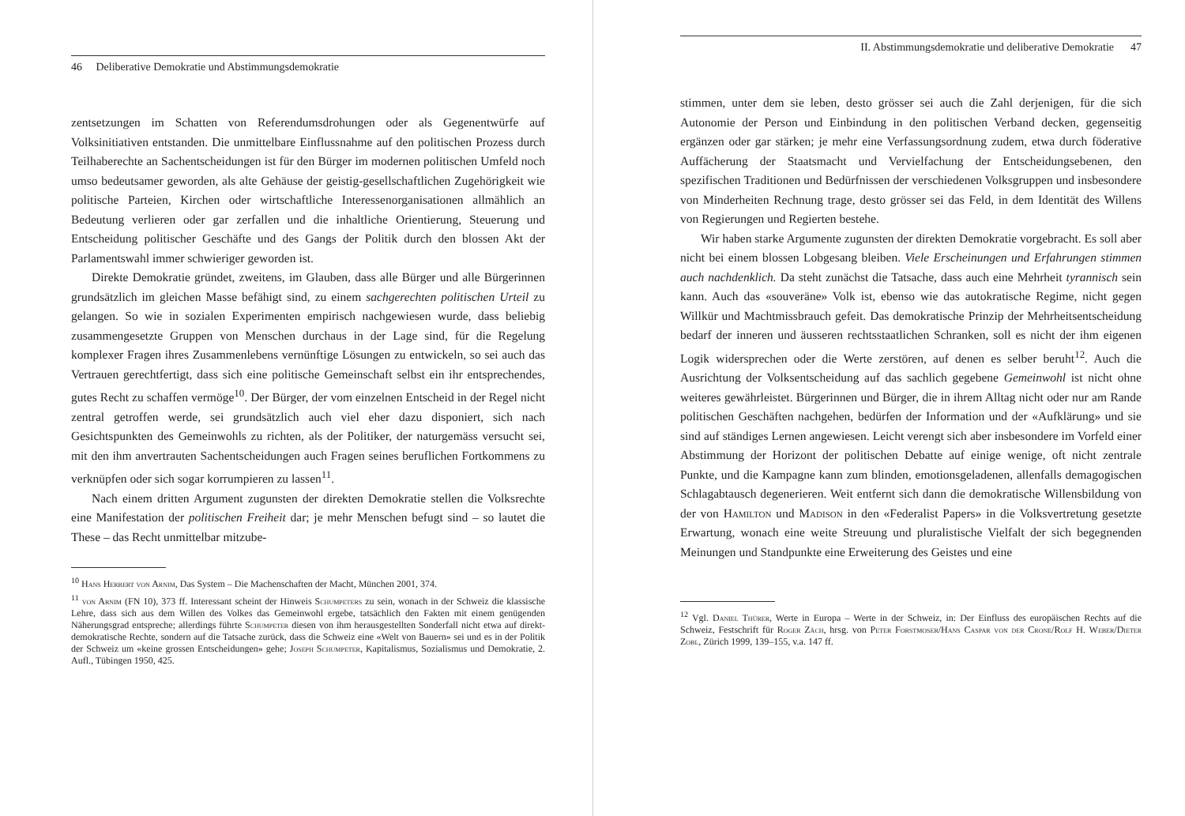46 Deliberative Demokratie und Abstimmungsdemokratie
zentsetzungen im Schatten von Referendumsdrohungen oder als Gegenentwürfe auf Volksinitiativen entstanden. Die unmittelbare Einflussnahme auf den politischen Prozess durch Teilhaberechte an Sachentscheidungen ist für den Bürger im modernen politischen Umfeld noch umso bedeutsamer geworden, als alte Gehäuse der geistig-gesellschaftlichen Zugehörigkeit wie politische Parteien, Kirchen oder wirtschaftliche Interessenorganisationen allmählich an Bedeutung verlieren oder gar zerfallen und die inhaltliche Orientierung, Steuerung und Entscheidung politischer Geschäfte und des Gangs der Politik durch den blossen Akt der Parlamentswahl immer schwieriger geworden ist.
Direkte Demokratie gründet, zweitens, im Glauben, dass alle Bürger und alle Bürgerinnen grundsätzlich im gleichen Masse befähigt sind, zu einem sachgerechten politischen Urteil zu gelangen. So wie in sozialen Experimenten empirisch nachgewiesen wurde, dass beliebig zusammengesetzte Gruppen von Menschen durchaus in der Lage sind, für die Regelung komplexer Fragen ihres Zusammenlebens vernünftige Lösungen zu entwickeln, so sei auch das Vertrauen gerechtfertigt, dass sich eine politische Gemeinschaft selbst ein ihr entsprechendes, gutes Recht zu schaffen vermöge<sup>10</sup>. Der Bürger, der vom einzelnen Entscheid in der Regel nicht zentral getroffen werde, sei grundsätzlich auch viel eher dazu disponiert, sich nach Gesichtspunkten des Gemeinwohls zu richten, als der Politiker, der naturgemäss versucht sei, mit den ihm anvertrauten Sachentscheidungen auch Fragen seines beruflichen Fortkommens zu verknüpfen oder sich sogar korrumpieren zu lassen<sup>11</sup>.
Nach einem dritten Argument zugunsten der direkten Demokratie stellen die Volksrechte eine Manifestation der politischen Freiheit dar; je mehr Menschen befugt sind – so lautet die These – das Recht unmittelbar mitzube-
<sup>10</sup> Hans Herbert von Arnim, Das System – Die Machenschaften der Macht, München 2001, 374.
<sup>11</sup> von Arnim (FN 10), 373 ff. Interessant scheint der Hinweis Schumpeters zu sein, wonach in der Schweiz die klassische Lehre, dass sich aus dem Willen des Volkes das Gemeinwohl ergebe, tatsächlich den Fakten mit einem genügenden Näherungsgrad entspreche; allerdings führte Schumpeter diesen von ihm herausgestellten Sonderfall nicht etwa auf direkt-demokratische Rechte, sondern auf die Tatsache zurück, dass die Schweiz eine «Welt von Bauern» sei und es in der Politik der Schweiz um «keine grossen Entscheidungen» gehe; Joseph Schumpeter, Kapitalismus, Sozialismus und Demokratie, 2. Aufl., Tübingen 1950, 425.
II. Abstimmungsdemokratie und deliberative Demokratie 47
stimmen, unter dem sie leben, desto grösser sei auch die Zahl derjenigen, für die sich Autonomie der Person und Einbindung in den politischen Verband decken, gegenseitig ergänzen oder gar stärken; je mehr eine Verfassungsordnung zudem, etwa durch föderative Auffächerung der Staatsmacht und Vervielfachung der Entscheidungsebenen, den spezifischen Traditionen und Bedürfnissen der verschiedenen Volksgruppen und insbesondere von Minderheiten Rechnung trage, desto grösser sei das Feld, in dem Identität des Willens von Regierungen und Regierten bestehe.
Wir haben starke Argumente zugunsten der direkten Demokratie vorgebracht. Es soll aber nicht bei einem blossen Lobgesang bleiben. Viele Erscheinungen und Erfahrungen stimmen auch nachdenklich. Da steht zunächst die Tatsache, dass auch eine Mehrheit tyrannisch sein kann. Auch das «souveräne» Volk ist, ebenso wie das autokratische Regime, nicht gegen Willkür und Machtmissbrauch gefeit. Das demokratische Prinzip der Mehrheitsentscheidung bedarf der inneren und äusseren rechtsstaatlichen Schranken, soll es nicht der ihm eigenen Logik widersprechen oder die Werte zerstören, auf denen es selber beruht<sup>12</sup>. Auch die Ausrichtung der Volksentscheidung auf das sachlich gegebene Gemeinwohl ist nicht ohne weiteres gewährleistet. Bürgerinnen und Bürger, die in ihrem Alltag nicht oder nur am Rande politischen Geschäften nachgehen, bedürfen der Information und der «Aufklärung» und sie sind auf ständiges Lernen angewiesen. Leicht verengt sich aber insbesondere im Vorfeld einer Abstimmung der Horizont der politischen Debatte auf einige wenige, oft nicht zentrale Punkte, und die Kampagne kann zum blinden, emotionsgeladenen, allenfalls demagogischen Schlagabtausch degenerieren. Weit entfernt sich dann die demokratische Willensbildung von der von Hamilton und Madison in den «Federalist Papers» in die Volksvertretung gesetzte Erwartung, wonach eine weite Streuung und pluralistische Vielfalt der sich begegnenden Meinungen und Standpunkte eine Erweiterung des Geistes und eine
<sup>12</sup> Vgl. Daniel Thürer, Werte in Europa – Werte in der Schweiz, in: Der Einfluss des europäischen Rechts auf die Schweiz, Festschrift für Roger Zäch, hrsg. von Peter Forstmoser/Hans Caspar von der Crone/Rolf H. Weber/Dieter Zobl, Zürich 1999, 139–155, v.a. 147 ff.